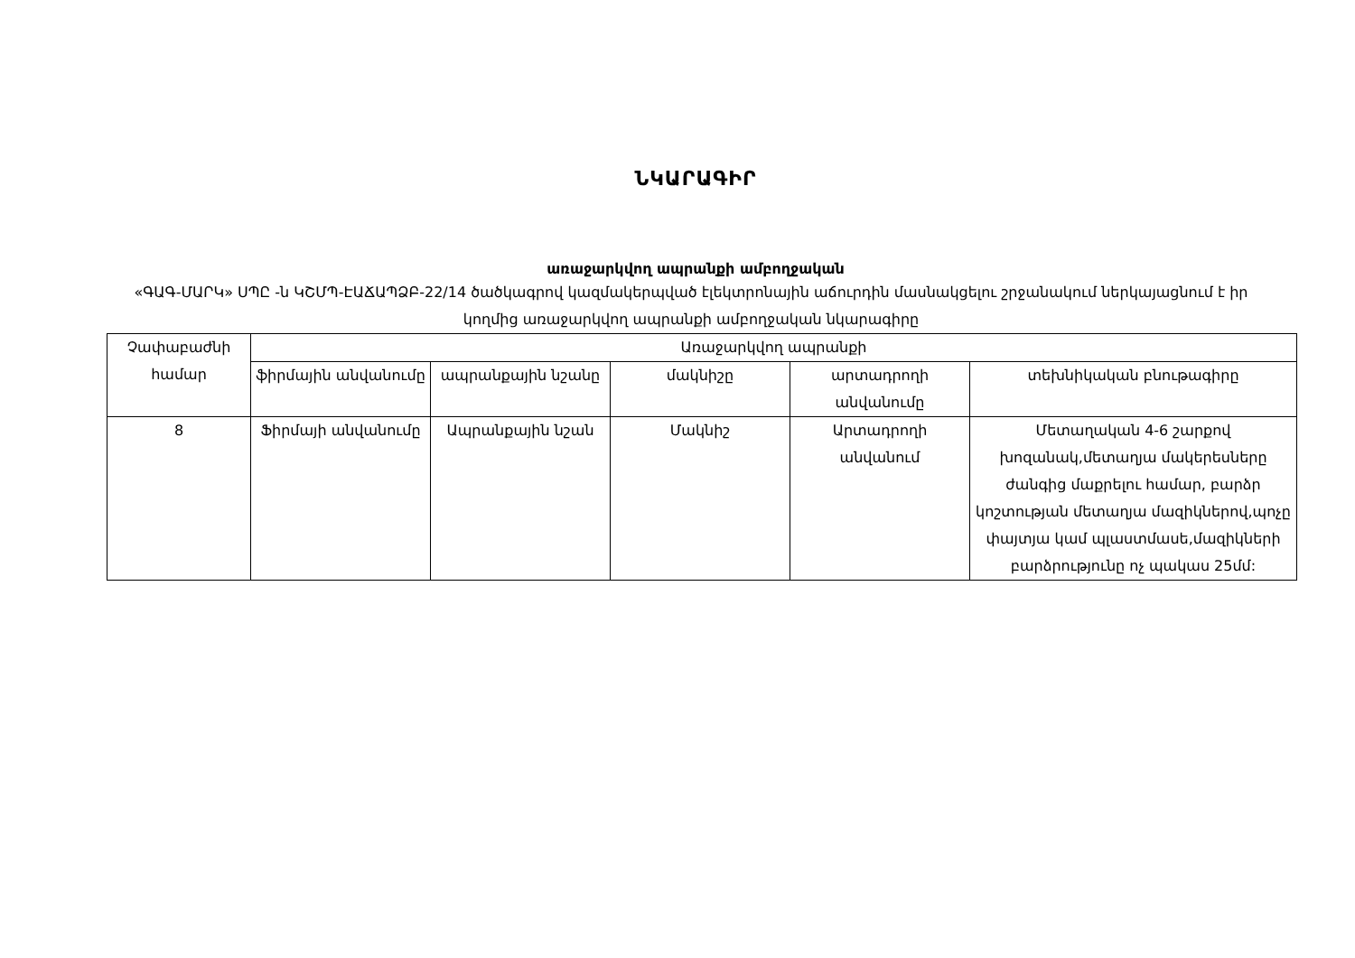ՆԿԱՐԱԳԻՐ
առաջարկվող ապրանքի ամբողջական
«ԳԱԳ-ՄԱՐԿ» ՍՊԸ -ն ԿՇՄՊ-ԷԱՃԱՊՁԲ-22/14 ծածկագրով կազմակերպված էլեկտրոնային աճուրդին մասնակցելու շրջանակում ներկայացնում է իր կողմից առաջարկվող ապրանքի ամբողջական նկարագիրը
| Չափաբաժնի համար | Առաջարկվող ապրանքի | | | | |
| --- | --- | --- | --- | --- | --- |
| | ֆիրմային անվանումը | ապրանքային նշանը | մակնիշը | արտադրողի անվանումը | տեխնիկական բնութագիրը |
| 8 | Ֆիրմայի անվանումը | Ապրանքային նշան | Մակնիշ | Արտադրողի անվանում | Մետաղական 4-6 շարքով խոզանակ,մետաղյա մակերեսները ժանգից մաքրելու համար, բարձր կոշտության մետաղյա մազիկներով,պոչը փայտյա կամ պլաստմասե,մազիկների բարձրությունը ոչ պակաս 25մմ: |